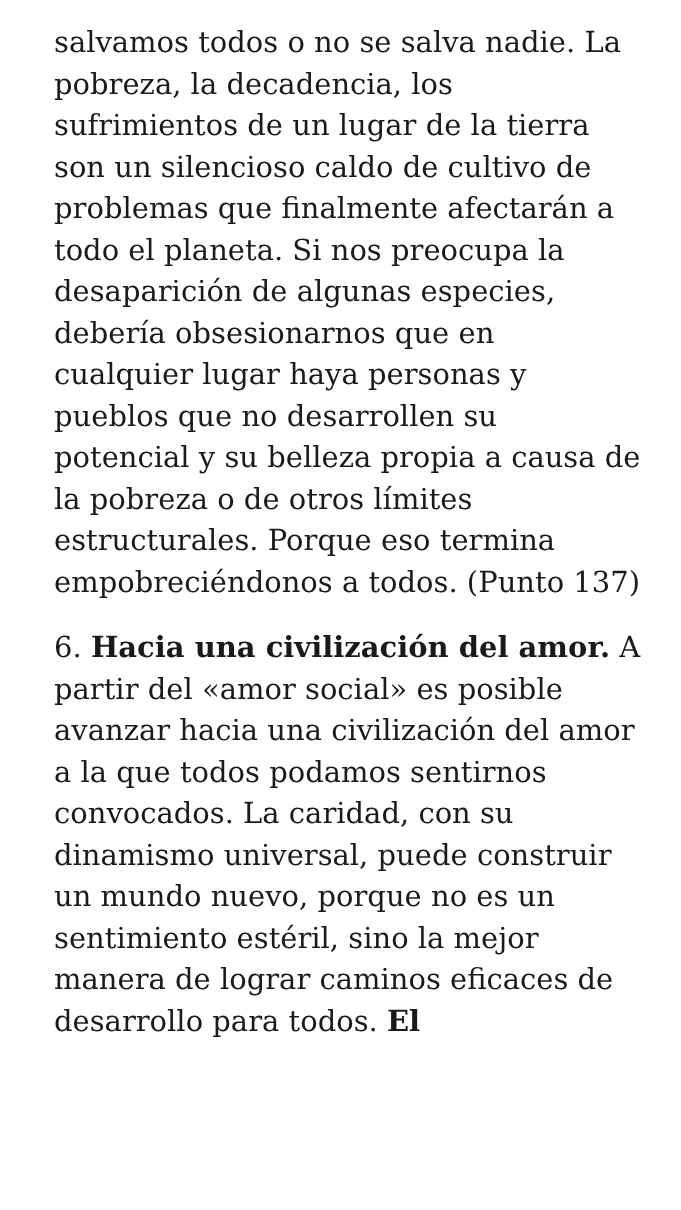salvamos todos o no se salva nadie. La pobreza, la decadencia, los sufrimientos de un lugar de la tierra son un silencioso caldo de cultivo de problemas que finalmente afectarán a todo el planeta. Si nos preocupa la desaparición de algunas especies, debería obsesionarnos que en cualquier lugar haya personas y pueblos que no desarrollen su potencial y su belleza propia a causa de la pobreza o de otros límites estructurales. Porque eso termina empobreciéndonos a todos. (Punto 137)
6. Hacia una civilización del amor. A partir del «amor social» es posible avanzar hacia una civilización del amor a la que todos podamos sentirnos convocados. La caridad, con su dinamismo universal, puede construir un mundo nuevo, porque no es un sentimiento estéril, sino la mejor manera de lograr caminos eficaces de desarrollo para todos. El